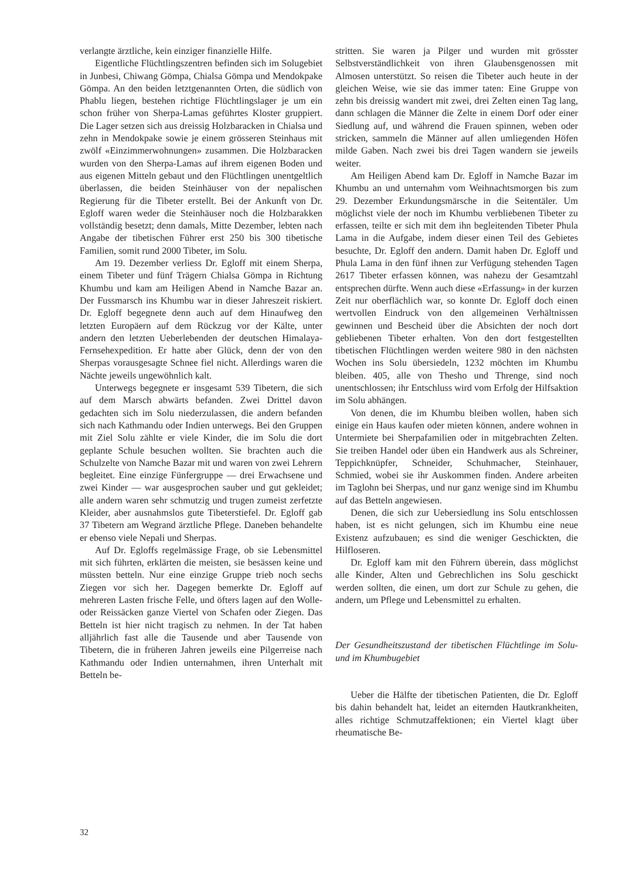verlangte ärztliche, kein einziger finanzielle Hilfe.
Eigentliche Flüchtlingszentren befinden sich im Solugebiet in Junbesi, Chiwang Gömpa, Chialsa Gömpa und Mendokpake Gömpa. An den beiden letztgenannten Orten, die südlich von Phablu liegen, bestehen richtige Flüchtlingslager je um ein schon früher von Sherpa-Lamas geführtes Kloster gruppiert. Die Lager setzen sich aus dreissig Holzbaracken in Chialsa und zehn in Mendokpake sowie je einem grösseren Steinhaus mit zwölf «Einzimmerwohnungen» zusammen. Die Holzbaracken wurden von den Sherpa-Lamas auf ihrem eigenen Boden und aus eigenen Mitteln gebaut und den Flüchtlingen unentgeltlich überlassen, die beiden Steinhäuser von der nepalischen Regierung für die Tibeter erstellt. Bei der Ankunft von Dr. Egloff waren weder die Steinhäuser noch die Holzbarakken vollständig besetzt; denn damals, Mitte Dezember, lebten nach Angabe der tibetischen Führer erst 250 bis 300 tibetische Familien, somit rund 2000 Tibeter, im Solu.
Am 19. Dezember verliess Dr. Egloff mit einem Sherpa, einem Tibeter und fünf Trägern Chialsa Gömpa in Richtung Khumbu und kam am Heiligen Abend in Namche Bazar an. Der Fussmarsch ins Khumbu war in dieser Jahreszeit riskiert. Dr. Egloff begegnete denn auch auf dem Hinaufweg den letzten Europäern auf dem Rückzug vor der Kälte, unter andern den letzten Ueberlebenden der deutschen Himalaya-Fernsehexpedition. Er hatte aber Glück, denn der von den Sherpas vorausgesagte Schnee fiel nicht. Allerdings waren die Nächte jeweils ungewöhnlich kalt.
Unterwegs begegnete er insgesamt 539 Tibetern, die sich auf dem Marsch abwärts befanden. Zwei Drittel davon gedachten sich im Solu niederzulassen, die andern befanden sich nach Kathmandu oder Indien unterwegs. Bei den Gruppen mit Ziel Solu zählte er viele Kinder, die im Solu die dort geplante Schule besuchen wollten. Sie brachten auch die Schulzelte von Namche Bazar mit und waren von zwei Lehrern begleitet. Eine einzige Fünfergruppe — drei Erwachsene und zwei Kinder — war ausgesprochen sauber und gut gekleidet; alle andern waren sehr schmutzig und trugen zumeist zerfetzte Kleider, aber ausnahmslos gute Tibeterstiefel. Dr. Egloff gab 37 Tibetern am Wegrand ärztliche Pflege. Daneben behandelte er ebenso viele Nepali und Sherpas.
Auf Dr. Egloffs regelmässige Frage, ob sie Lebensmittel mit sich führten, erklärten die meisten, sie besässen keine und müssten betteln. Nur eine einzige Gruppe trieb noch sechs Ziegen vor sich her. Dagegen bemerkte Dr. Egloff auf mehreren Lasten frische Felle, und öfters lagen auf den Wolle- oder Reissäcken ganze Viertel von Schafen oder Ziegen. Das Betteln ist hier nicht tragisch zu nehmen. In der Tat haben alljährlich fast alle die Tausende und aber Tausende von Tibetern, die in früheren Jahren jeweils eine Pilgerreise nach Kathmandu oder Indien unternahmen, ihren Unterhalt mit Betteln be-
stritten. Sie waren ja Pilger und wurden mit grösster Selbstverständlichkeit von ihren Glaubensgenossen mit Almosen unterstützt. So reisen die Tibeter auch heute in der gleichen Weise, wie sie das immer taten: Eine Gruppe von zehn bis dreissig wandert mit zwei, drei Zelten einen Tag lang, dann schlagen die Männer die Zelte in einem Dorf oder einer Siedlung auf, und während die Frauen spinnen, weben oder stricken, sammeln die Männer auf allen umliegenden Höfen milde Gaben. Nach zwei bis drei Tagen wandern sie jeweils weiter.
Am Heiligen Abend kam Dr. Egloff in Namche Bazar im Khumbu an und unternahm vom Weihnachtsmorgen bis zum 29. Dezember Erkundungsmärsche in die Seitentäler. Um möglichst viele der noch im Khumbu verbliebenen Tibeter zu erfassen, teilte er sich mit dem ihn begleitenden Tibeter Phula Lama in die Aufgabe, indem dieser einen Teil des Gebietes besuchte, Dr. Egloff den andern. Damit haben Dr. Egloff und Phula Lama in den fünf ihnen zur Verfügung stehenden Tagen 2617 Tibeter erfassen können, was nahezu der Gesamtzahl entsprechen dürfte. Wenn auch diese «Erfassung» in der kurzen Zeit nur oberflächlich war, so konnte Dr. Egloff doch einen wertvollen Eindruck von den allgemeinen Verhältnissen gewinnen und Bescheid über die Absichten der noch dort gebliebenen Tibeter erhalten. Von den dort festgestellten tibetischen Flüchtlingen werden weitere 980 in den nächsten Wochen ins Solu übersiedeln, 1232 möchten im Khumbu bleiben. 405, alle von Thesho und Threnge, sind noch unentschlossen; ihr Entschluss wird vom Erfolg der Hilfsaktion im Solu abhängen.
Von denen, die im Khumbu bleiben wollen, haben sich einige ein Haus kaufen oder mieten können, andere wohnen in Untermiete bei Sherpafamilien oder in mitgebrachten Zelten. Sie treiben Handel oder üben ein Handwerk aus als Schreiner, Teppichknüpfer, Schneider, Schuhmacher, Steinhauer, Schmied, wobei sie ihr Auskommen finden. Andere arbeiten im Taglohn bei Sherpas, und nur ganz wenige sind im Khumbu auf das Betteln angewiesen.
Denen, die sich zur Uebersiedlung ins Solu entschlossen haben, ist es nicht gelungen, sich im Khumbu eine neue Existenz aufzubauen; es sind die weniger Geschickten, die Hilfloseren.
Dr. Egloff kam mit den Führern überein, dass möglichst alle Kinder, Alten und Gebrechlichen ins Solu geschickt werden sollten, die einen, um dort zur Schule zu gehen, die andern, um Pflege und Lebensmittel zu erhalten.
Der Gesundheitszustand der tibetischen Flüchtlinge im Solu- und im Khumbugebiet
Ueber die Hälfte der tibetischen Patienten, die Dr. Egloff bis dahin behandelt hat, leidet an eiternden Hautkrankheiten, alles richtige Schmutzaffektionen; ein Viertel klagt über rheumatische Be-
32